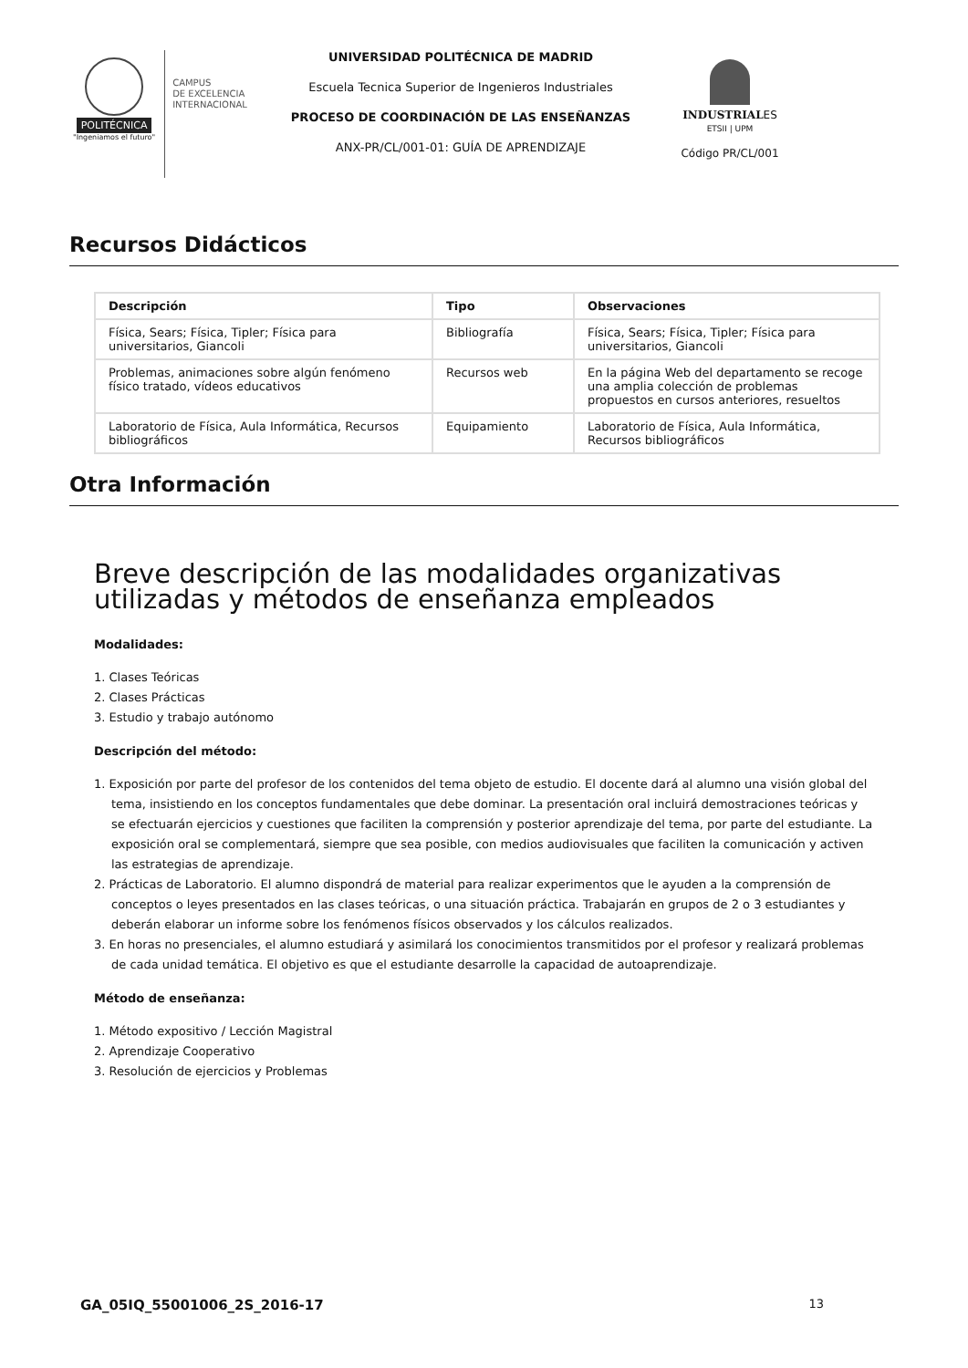POLITÉCNICA
"Ingeniamos el futuro"
CAMPUS
DE EXCELENCIA
INTERNACIONAL
UNIVERSIDAD POLITÉCNICA DE MADRID
Escuela Tecnica Superior de Ingenieros Industriales
PROCESO DE COORDINACIÓN DE LAS ENSEÑANZAS
ANX-PR/CL/001-01: GUÍA DE APRENDIZAJE
INDUSTRIALES
ETSII | UPM
Código PR/CL/001
Recursos Didácticos
| Descripción | Tipo | Observaciones |
| --- | --- | --- |
| Física, Sears; Física, Tipler; Física para universitarios, Giancoli | Bibliografía | Física, Sears; Física, Tipler; Física para universitarios, Giancoli |
| Problemas, animaciones sobre algún fenómeno físico tratado, vídeos educativos | Recursos web | En la página Web del departamento se recoge una amplia colección de problemas propuestos en cursos anteriores, resueltos |
| Laboratorio de Física, Aula Informática, Recursos bibliográficos | Equipamiento | Laboratorio de Física, Aula Informática, Recursos bibliográficos |
Otra Información
Breve descripción de las modalidades organizativas utilizadas y métodos de enseñanza empleados
Modalidades:
1. Clases Teóricas
2. Clases Prácticas
3. Estudio y trabajo autónomo
Descripción del método:
1. Exposición por parte del profesor de los contenidos del tema objeto de estudio. El docente dará al alumno una visión global del tema, insistiendo en los conceptos fundamentales que debe dominar. La presentación oral incluirá demostraciones teóricas y se efectuarán ejercicios y cuestiones que faciliten la comprensión y posterior aprendizaje del tema, por parte del estudiante. La exposición oral se complementará, siempre que sea posible, con medios audiovisuales que faciliten la comunicación y activen las estrategias de aprendizaje.
2. Prácticas de Laboratorio. El alumno dispondrá de material para realizar experimentos que le ayuden a la comprensión de conceptos o leyes presentados en las clases teóricas, o una situación práctica. Trabajarán en grupos de 2 o 3 estudiantes y deberán elaborar un informe sobre los fenómenos físicos observados y los cálculos realizados.
3. En horas no presenciales, el alumno estudiará y asimilará los conocimientos transmitidos por el profesor y realizará problemas de cada unidad temática. El objetivo es que el estudiante desarrolle la capacidad de autoaprendizaje.
Método de enseñanza:
1. Método expositivo / Lección Magistral
2. Aprendizaje Cooperativo
3. Resolución de ejercicios y Problemas
GA_05IQ_55001006_2S_2016-17 13